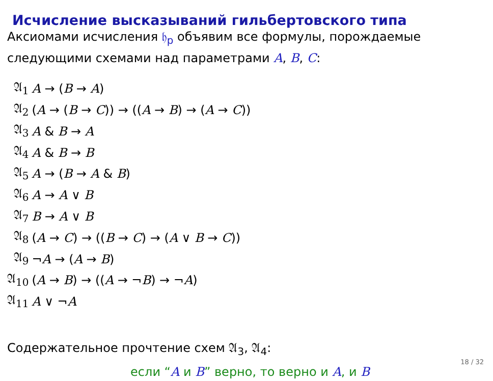Исчисление высказываний гильбертовского типа
Аксиомами исчисления 𝔥<sub>p</sub> объявим все формулы, порождаемые следующими схемами над параметрами A, B, C:
| 𝔄<sub>1</sub> | A → ( B → A ) |
| 𝔄<sub>2</sub> | ( A → ( B → C )) → (( A → B ) → ( A → C )) |
| 𝔄<sub>3</sub> | A & B → A |
| 𝔄<sub>4</sub> | A & B → B |
| 𝔄<sub>5</sub> | A → ( B → A & B ) |
| 𝔄<sub>6</sub> | A → A ∨ B |
| 𝔄<sub>7</sub> | B → A ∨ B |
| 𝔄<sub>8</sub> | ( A → C ) → (( B → C ) → ( A ∨ B → C )) |
| 𝔄<sub>9</sub> | ¬ A → ( A → B ) |
| 𝔄<sub>10</sub> | ( A → B ) → (( A → ¬ B ) → ¬ A ) |
| 𝔄<sub>11</sub> | A ∨ ¬ A |
Содержательное прочтение схем 𝔄<sub>3</sub>, 𝔄<sub>4</sub>:
если “A и B” верно, то верно и A, и B
18 / 32